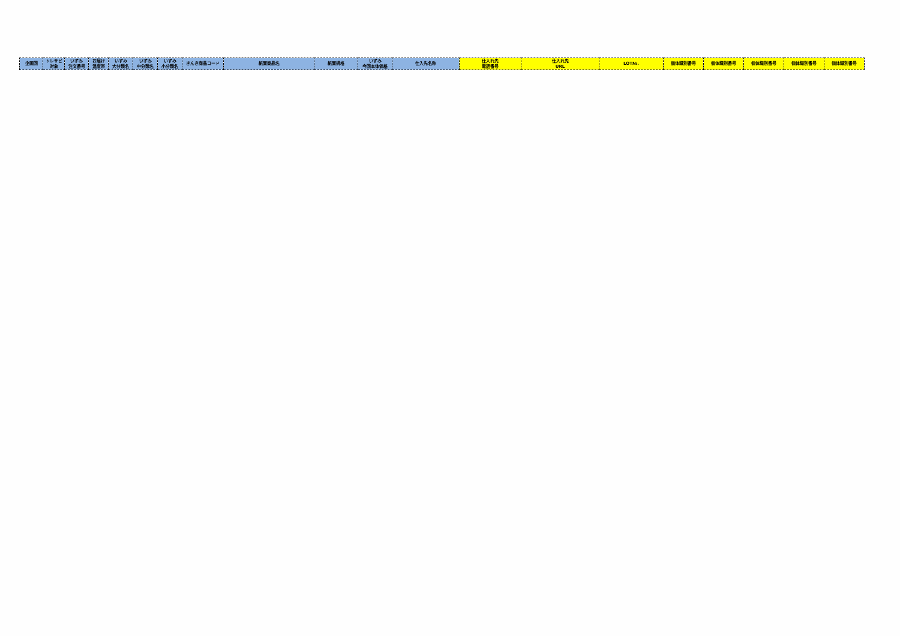| 企画回 | トレサビ 対象 | いずみ 注文番号 | お届け 温度帯 | いずみ 大分類名 | いずみ 中分類名 | いずみ 小分類名 | きんき商品コード | 紙面商品名 | 紙面規格 | いずみ 今回本体価格 | 仕入先名称 | 仕入れ先 電話番号 | 仕入れ先 URL | LOT№. | 個体識別番号 | 個体識別番号 | 個体識別番号 | 個体識別番号 | 個体識別番号 |
| --- | --- | --- | --- | --- | --- | --- | --- | --- | --- | --- | --- | --- | --- | --- | --- | --- | --- | --- | --- |